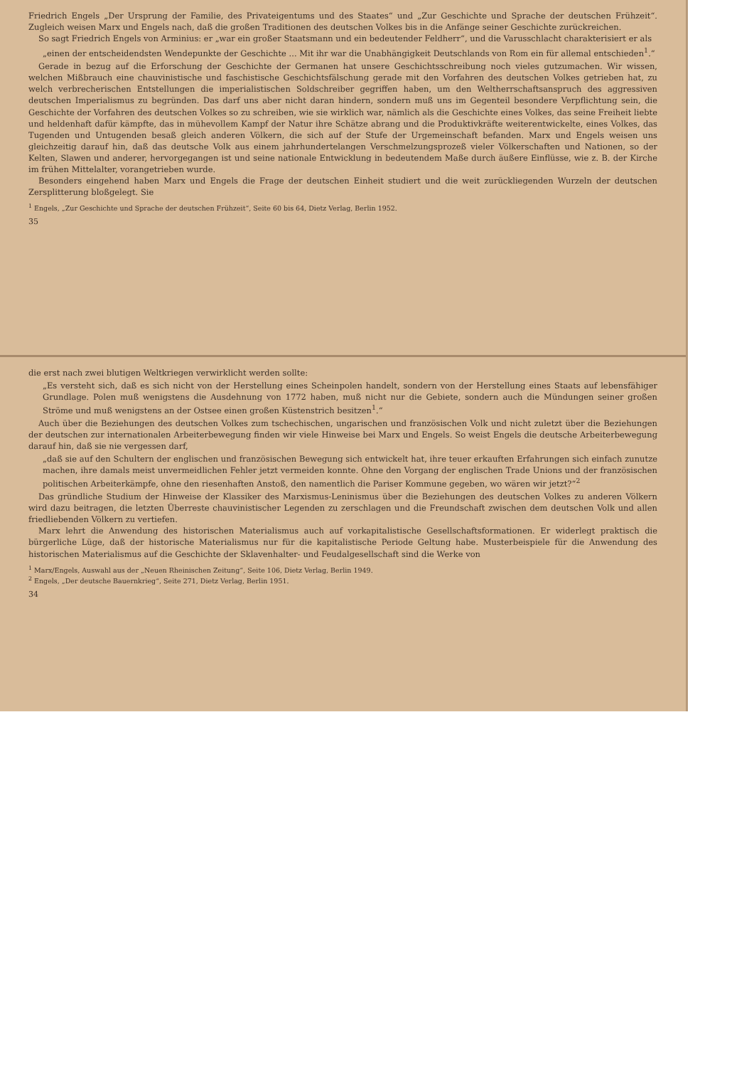die erst nach zwei blutigen Weltkriegen verwirklicht werden sollte:
„Es versteht sich, daß es sich nicht von der Herstellung eines Scheinpolen handelt, sondern von der Herstellung eines Staats auf lebensfähiger Grundlage. Polen muß wenigstens die Ausdehnung von 1772 haben, muß nicht nur die Gebiete, sondern auch die Mündungen seiner großen Ströme und muß wenigstens an der Ostsee einen großen Küstenstrich besitzen<sup>1</sup>.“
Auch über die Beziehungen des deutschen Volkes zum tschechischen, ungarischen und französischen Volk und nicht zuletzt über die Beziehungen der deutschen zur internationalen Arbeiterbewegung finden wir viele Hinweise bei Marx und Engels. So weist Engels die deutsche Arbeiterbewegung darauf hin, daß sie nie vergessen darf,
„daß sie auf den Schultern der englischen und französischen Bewegung sich entwickelt hat, ihre teuer erkauften Erfahrungen sich einfach zunutze machen, ihre damals meist unvermeidlichen Fehler jetzt vermeiden konnte. Ohne den Vorgang der englischen Trade Unions und der französischen politischen Arbeiterkämpfe, ohne den riesenhaften Anstoß, den namentlich die Pariser Kommune gegeben, wo wären wir jetzt?“<sup>2</sup>
Das gründliche Studium der Hinweise der Klassiker des Marxismus-Leninismus über die Beziehungen des deutschen Volkes zu anderen Völkern wird dazu beitragen, die letzten Überreste chauvinistischer Legenden zu zerschlagen und die Freundschaft zwischen dem deutschen Volk und allen friedliebenden Völkern zu vertiefen.
Marx lehrt die Anwendung des historischen Materialismus auch auf vorkapitalistische Gesellschaftsformationen. Er widerlegt praktisch die bürgerliche Lüge, daß der historische Materialismus nur für die kapitalistische Periode Geltung habe. Musterbeispiele für die Anwendung des historischen Materialismus auf die Geschichte der Sklavenhalter- und Feudalgesellschaft sind die Werke von
<sup>1</sup> Marx/Engels, Auswahl aus der „Neuen Rheinischen Zeitung“, Seite 106, Dietz Verlag, Berlin 1949.
<sup>2</sup> Engels, „Der deutsche Bauernkrieg“, Seite 271, Dietz Verlag, Berlin 1951.
34
Friedrich Engels „Der Ursprung der Familie, des Privateigentums und des Staates“ und „Zur Geschichte und Sprache der deutschen Frühzeit“. Zugleich weisen Marx und Engels nach, daß die großen Traditionen des deutschen Volkes bis in die Anfänge seiner Geschichte zurückreichen.
So sagt Friedrich Engels von Arminius: er „war ein großer Staatsmann und ein bedeutender Feldherr“, und die Varusschlacht charakterisiert er als
„einen der entscheidendsten Wendepunkte der Geschichte ... Mit ihr war die Unabhängigkeit Deutschlands von Rom ein für allemal entschieden<sup>1</sup>.“
Gerade in bezug auf die Erforschung der Geschichte der Germanen hat unsere Geschichtsschreibung noch vieles gutzumachen. Wir wissen, welchen Mißbrauch eine chauvinistische und faschistische Geschichtsfälschung gerade mit den Vorfahren des deutschen Volkes getrieben hat, zu welch verbrecherischen Entstellungen die imperialistischen Soldschreiber gegriffen haben, um den Weltherrschaftsanspruch des aggressiven deutschen Imperialismus zu begründen. Das darf uns aber nicht daran hindern, sondern muß uns im Gegenteil besondere Verpflichtung sein, die Geschichte der Vorfahren des deutschen Volkes so zu schreiben, wie sie wirklich war, nämlich als die Geschichte eines Volkes, das seine Freiheit liebte und heldenhaft dafür kämpfte, das in mühevollem Kampf der Natur ihre Schätze abrang und die Produktivkräfte weiterentwickelte, eines Volkes, das Tugenden und Untugenden besaß gleich anderen Völkern, die sich auf der Stufe der Urgemeinschaft befanden. Marx und Engels weisen uns gleichzeitig darauf hin, daß das deutsche Volk aus einem jahrhundertelangen Verschmelzungsprozeß vieler Völkerschaften und Nationen, so der Kelten, Slawen und anderer, hervorgegangen ist und seine nationale Entwicklung in bedeutendem Maße durch äußere Einflüsse, wie z. B. der Kirche im frühen Mittelalter, vorangetrieben wurde.
Besonders eingehend haben Marx und Engels die Frage der deutschen Einheit studiert und die weit zurückliegenden Wurzeln der deutschen Zersplitterung bloßgelegt. Sie
<sup>1</sup> Engels, „Zur Geschichte und Sprache der deutschen Frühzeit“, Seite 60 bis 64, Dietz Verlag, Berlin 1952.
35